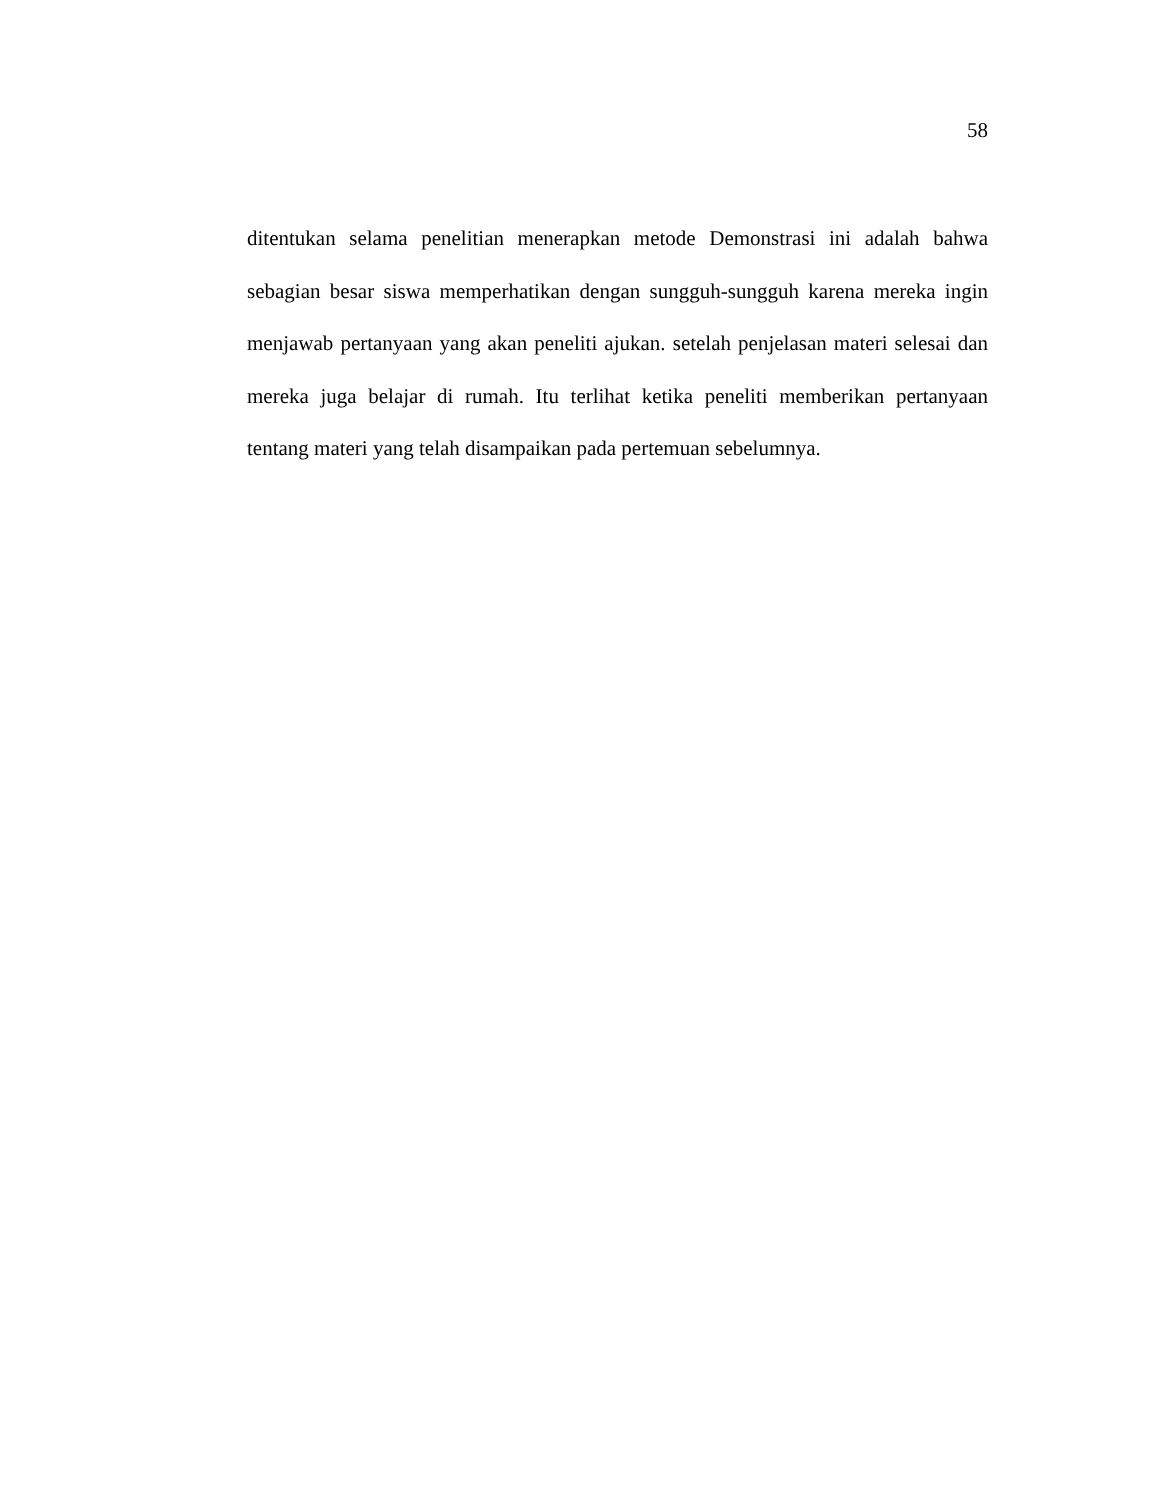58
ditentukan selama penelitian menerapkan metode Demonstrasi ini adalah bahwa sebagian besar siswa memperhatikan dengan sungguh-sungguh karena mereka ingin menjawab pertanyaan yang akan peneliti ajukan. setelah penjelasan materi selesai dan mereka juga belajar di rumah. Itu terlihat ketika peneliti memberikan pertanyaan tentang materi yang telah disampaikan pada pertemuan sebelumnya.